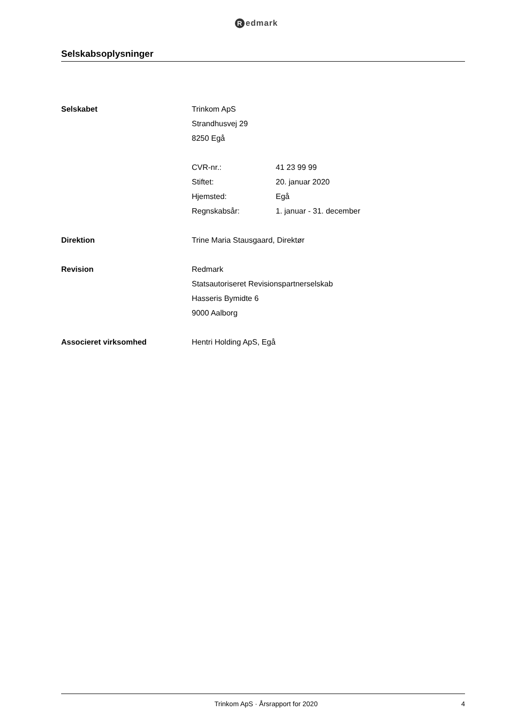Redmark
Selskabsoplysninger
Selskabet Trinkom ApS
Strandhusvej 29
8250 Egå
CVR-nr.: 41 23 99 99
Stiftet: 20. januar 2020
Hjemsted: Egå
Regnskabsår: 1. januar - 31. december
Direktion Trine Maria Stausgaard, Direktør
Revision Redmark
Statsautoriseret Revisionspartnerselskab
Hasseris Bymidte 6
9000 Aalborg
Associeret virksomhed Hentri Holding ApS, Egå
Trinkom ApS · Årsrapport for 2020
4